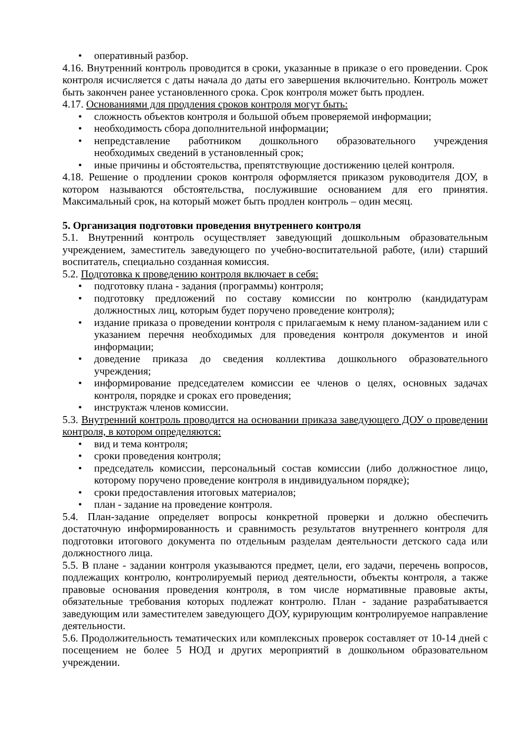• оперативный разбор.
4.16. Внутренний контроль проводится в сроки, указанные в приказе о его проведении. Срок контроля исчисляется с даты начала до даты его завершения включительно. Контроль может быть закончен ранее установленного срока. Срок контроля может быть продлен.
4.17. Основаниями для продления сроков контроля могут быть:
• сложность объектов контроля и большой объем проверяемой информации;
• необходимость сбора дополнительной информации;
• непредставление работником дошкольного образовательного учреждения необходимых сведений в установленный срок;
• иные причины и обстоятельства, препятствующие достижению целей контроля.
4.18. Решение о продлении сроков контроля оформляется приказом руководителя ДОУ, в котором называются обстоятельства, послужившие основанием для его принятия. Максимальный срок, на который может быть продлен контроль – один месяц.
5. Организация подготовки проведения внутреннего контроля
5.1. Внутренний контроль осуществляет заведующий дошкольным образовательным учреждением, заместитель заведующего по учебно-воспитательной работе, (или) старший воспитатель, специально созданная комиссия.
5.2. Подготовка к проведению контроля включает в себя:
• подготовку плана - задания (программы) контроля;
• подготовку предложений по составу комиссии по контролю (кандидатурам должностных лиц, которым будет поручено проведение контроля);
• издание приказа о проведении контроля с прилагаемым к нему планом-заданием или с указанием перечня необходимых для проведения контроля документов и иной информации;
• доведение приказа до сведения коллектива дошкольного образовательного учреждения;
• информирование председателем комиссии ее членов о целях, основных задачах контроля, порядке и сроках его проведения;
• инструктаж членов комиссии.
5.3. Внутренний контроль проводится на основании приказа заведующего ДОУ о проведении контроля, в котором определяются:
• вид и тема контроля;
• сроки проведения контроля;
• председатель комиссии, персональный состав комиссии (либо должностное лицо, которому поручено проведение контроля в индивидуальном порядке);
• сроки предоставления итоговых материалов;
• план - задание на проведение контроля.
5.4. План-задание определяет вопросы конкретной проверки и должно обеспечить достаточную информированность и сравнимость результатов внутреннего контроля для подготовки итогового документа по отдельным разделам деятельности детского сада или должностного лица.
5.5. В плане - задании контроля указываются предмет, цели, его задачи, перечень вопросов, подлежащих контролю, контролируемый период деятельности, объекты контроля, а также правовые основания проведения контроля, в том числе нормативные правовые акты, обязательные требования которых подлежат контролю. План - задание разрабатывается заведующим или заместителем заведующего ДОУ, курирующим контролируемое направление деятельности.
5.6. Продолжительность тематических или комплексных проверок составляет от 10-14 дней с посещением не более 5 НОД и других мероприятий в дошкольном образовательном учреждении.